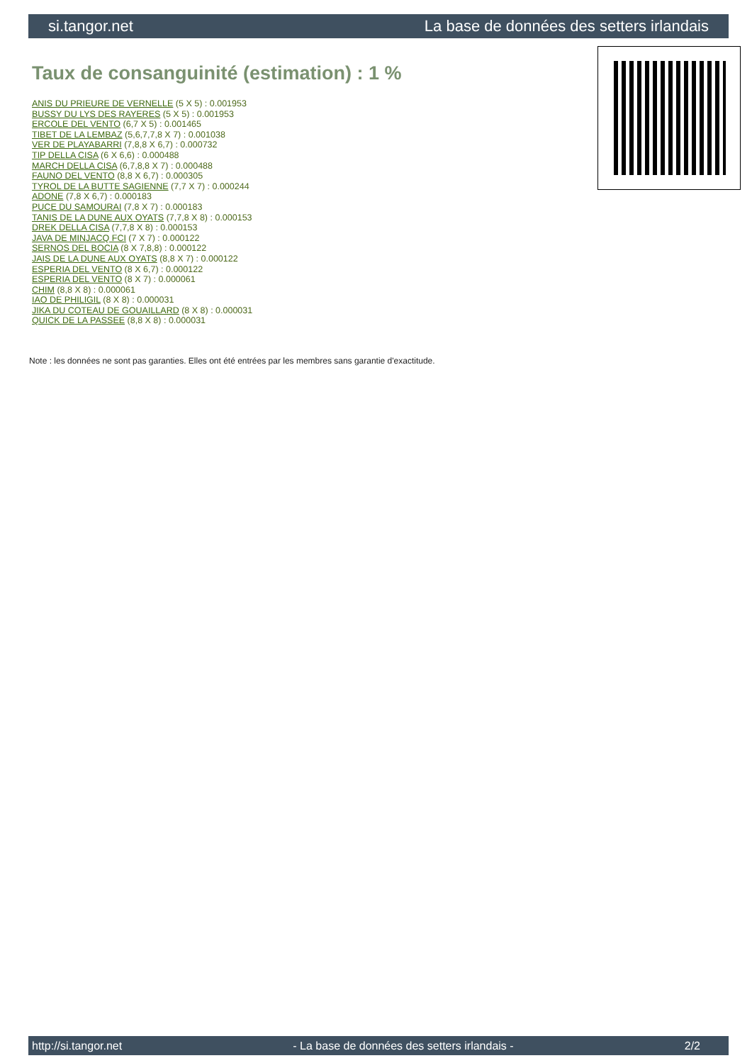si.tangor.net La base de données des setters irlandais
Taux de consanguinité (estimation) : 1 %
ANIS DU PRIEURE DE VERNELLE (5 X 5) : 0.001953
BUSSY DU LYS DES RAYERES (5 X 5) : 0.001953
ERCOLE DEL VENTO (6,7 X 5) : 0.001465
TIBET DE LA LEMBAZ (5,6,7,7,8 X 7) : 0.001038
VER DE PLAYABARRI (7,8,8 X 6,7) : 0.000732
TIP DELLA CISA (6 X 6,6) : 0.000488
MARCH DELLA CISA (6,7,8,8 X 7) : 0.000488
FAUNO DEL VENTO (8,8 X 6,7) : 0.000305
TYROL DE LA BUTTE SAGIENNE (7,7 X 7) : 0.000244
ADONE (7,8 X 6,7) : 0.000183
PUCE DU SAMOURAI (7,8 X 7) : 0.000183
TANIS DE LA DUNE AUX OYATS (7,7,8 X 8) : 0.000153
DREK DELLA CISA (7,7,8 X 8) : 0.000153
JAVA DE MINJACQ FCI (7 X 7) : 0.000122
SERNOS DEL BOCIA (8 X 7,8,8) : 0.000122
JAIS DE LA DUNE AUX OYATS (8,8 X 7) : 0.000122
ESPERIA DEL VENTO (8 X 6,7) : 0.000122
ESPERIA DEL VENTO (8 X 7) : 0.000061
CHIM (8,8 X 8) : 0.000061
IAO DE PHILIGIL (8 X 8) : 0.000031
JIKA DU COTEAU DE GOUAILLARD (8 X 8) : 0.000031
QUICK DE LA PASSEE (8,8 X 8) : 0.000031
Note : les données ne sont pas garanties. Elles ont été entrées par les membres sans garantie d'exactitude.
http://si.tangor.net - La base de données des setters irlandais - 2/2